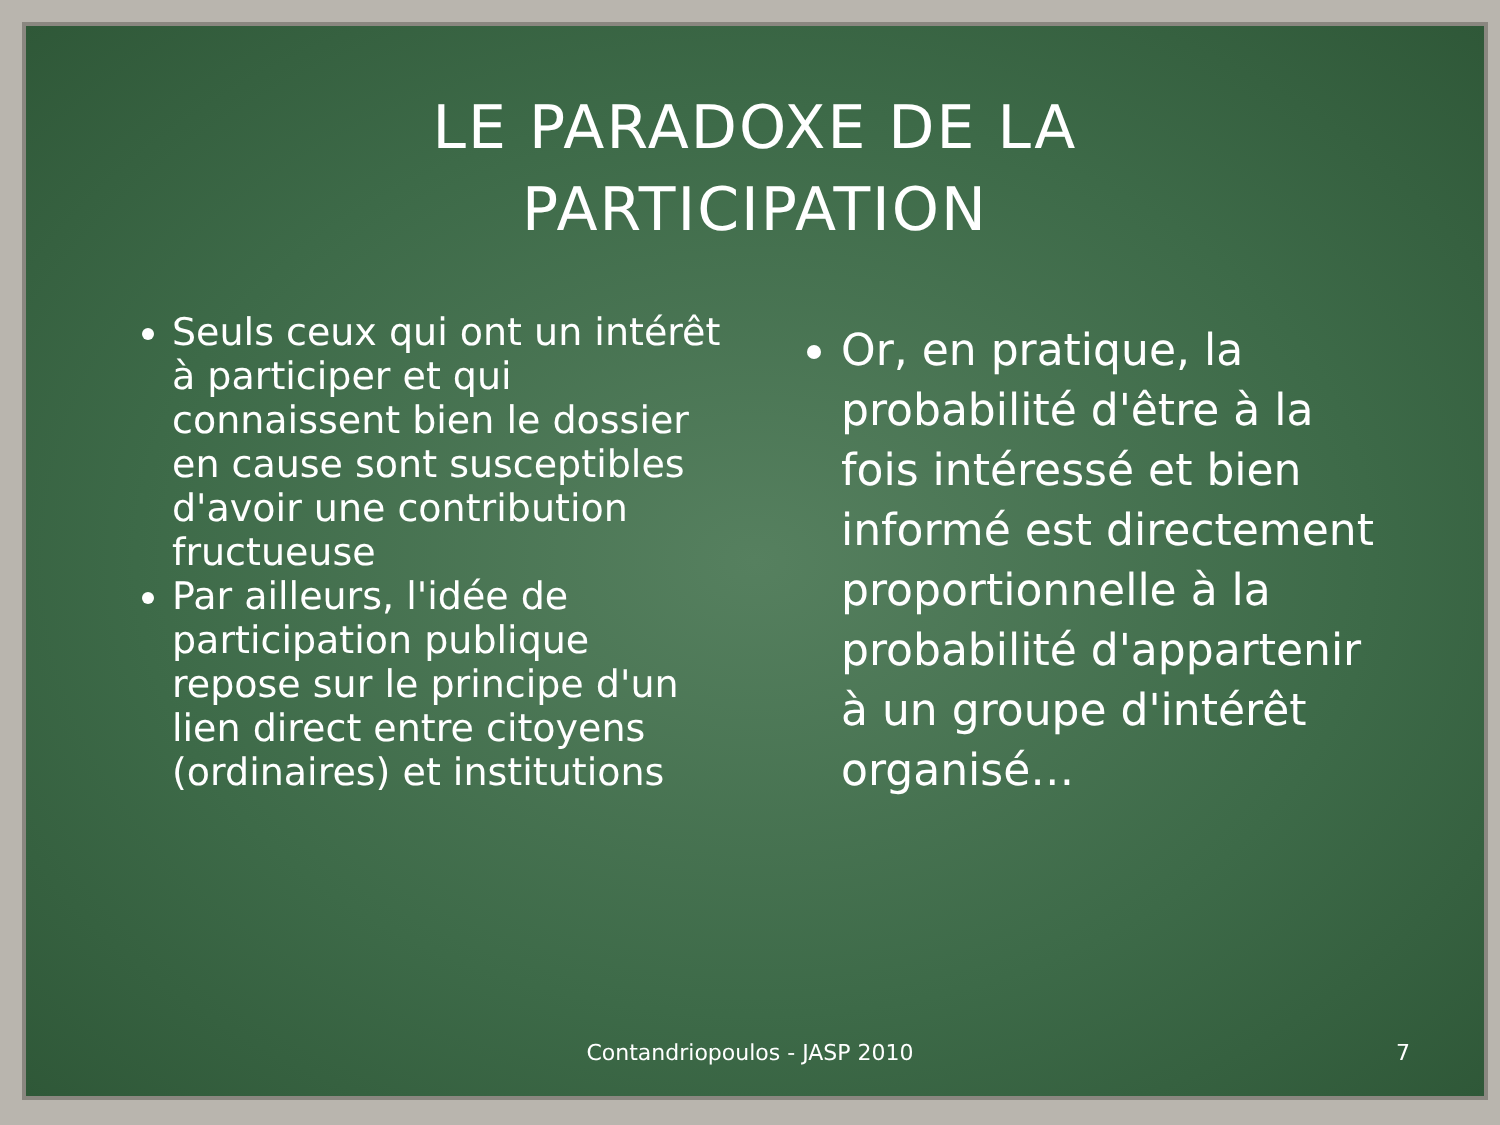LE PARADOXE DE LA
PARTICIPATION
Seuls ceux qui ont un intérêt à participer et qui connaissent bien le dossier en cause sont susceptibles d'avoir une contribution fructueuse
Par ailleurs, l'idée de participation publique repose sur le principe d'un lien direct entre citoyens (ordinaires) et institutions
Or, en pratique, la probabilité d'être à la fois intéressé et bien informé est directement proportionnelle à la probabilité d'appartenir à un groupe d'intérêt organisé…
Contandriopoulos - JASP 2010 7